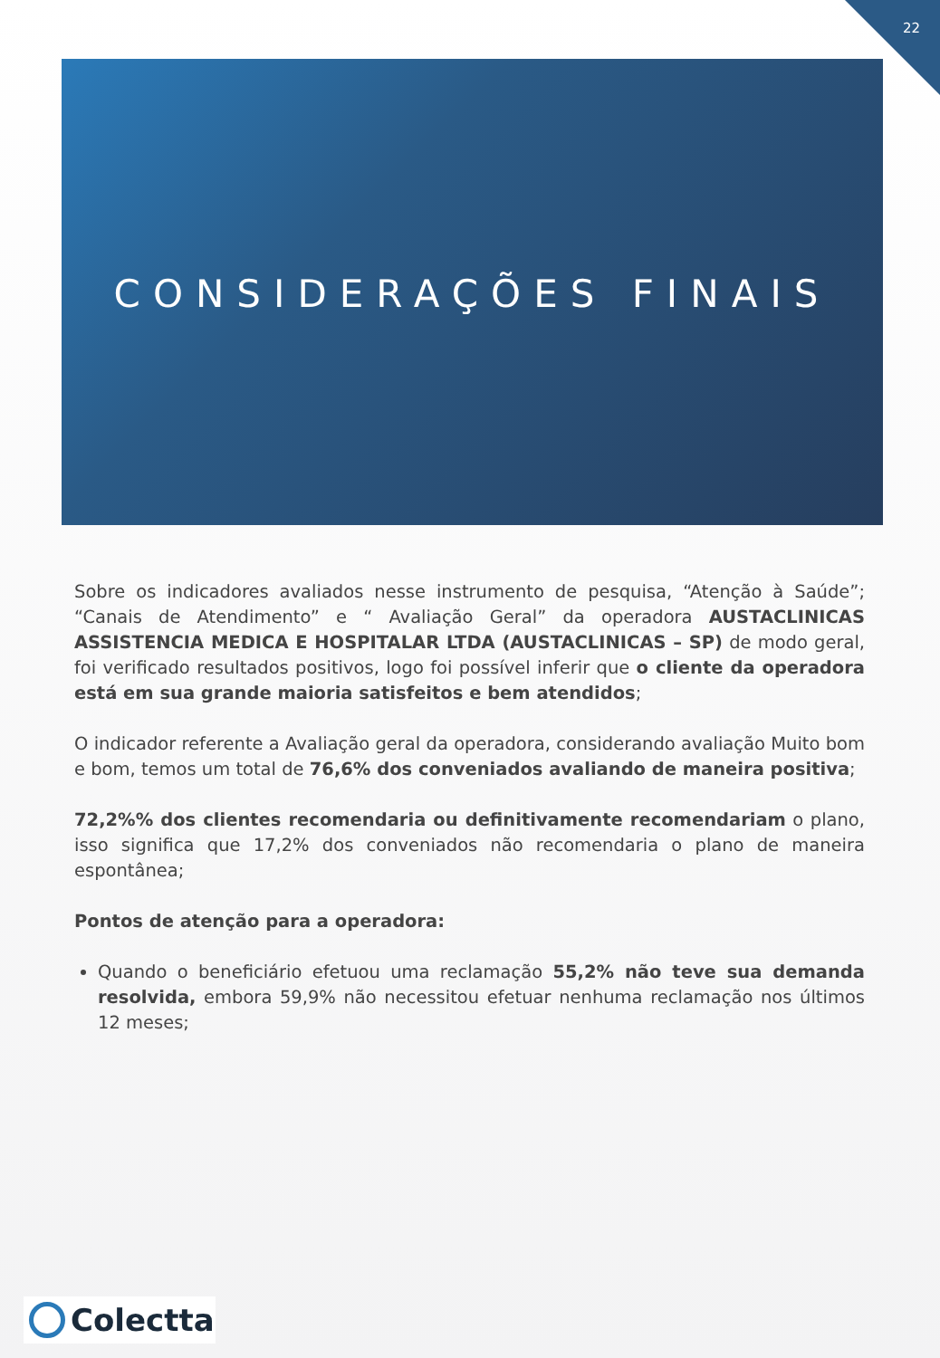22
CONSIDERAÇÕES FINAIS
Sobre os indicadores avaliados nesse instrumento de pesquisa, “Atenção à Saúde”; “Canais de Atendimento” e “ Avaliação Geral” da operadora AUSTACLINICAS ASSISTENCIA MEDICA E HOSPITALAR LTDA (AUSTACLINICAS – SP) de modo geral, foi verificado resultados positivos, logo foi possível inferir que o cliente da operadora está em sua grande maioria satisfeitos e bem atendidos;
O indicador referente a Avaliação geral da operadora, considerando avaliação Muito bom e bom, temos um total de 76,6% dos conveniados avaliando de maneira positiva;
72,2%% dos clientes recomendaria ou definitivamente recomendariam o plano, isso significa que 17,2% dos conveniados não recomendaria o plano de maneira espontânea;
Pontos de atenção para a operadora:
Quando o beneficiário efetuou uma reclamação 55,2% não teve sua demanda resolvida, embora 59,9% não necessitou efetuar nenhuma reclamação nos últimos 12 meses;
Colectta